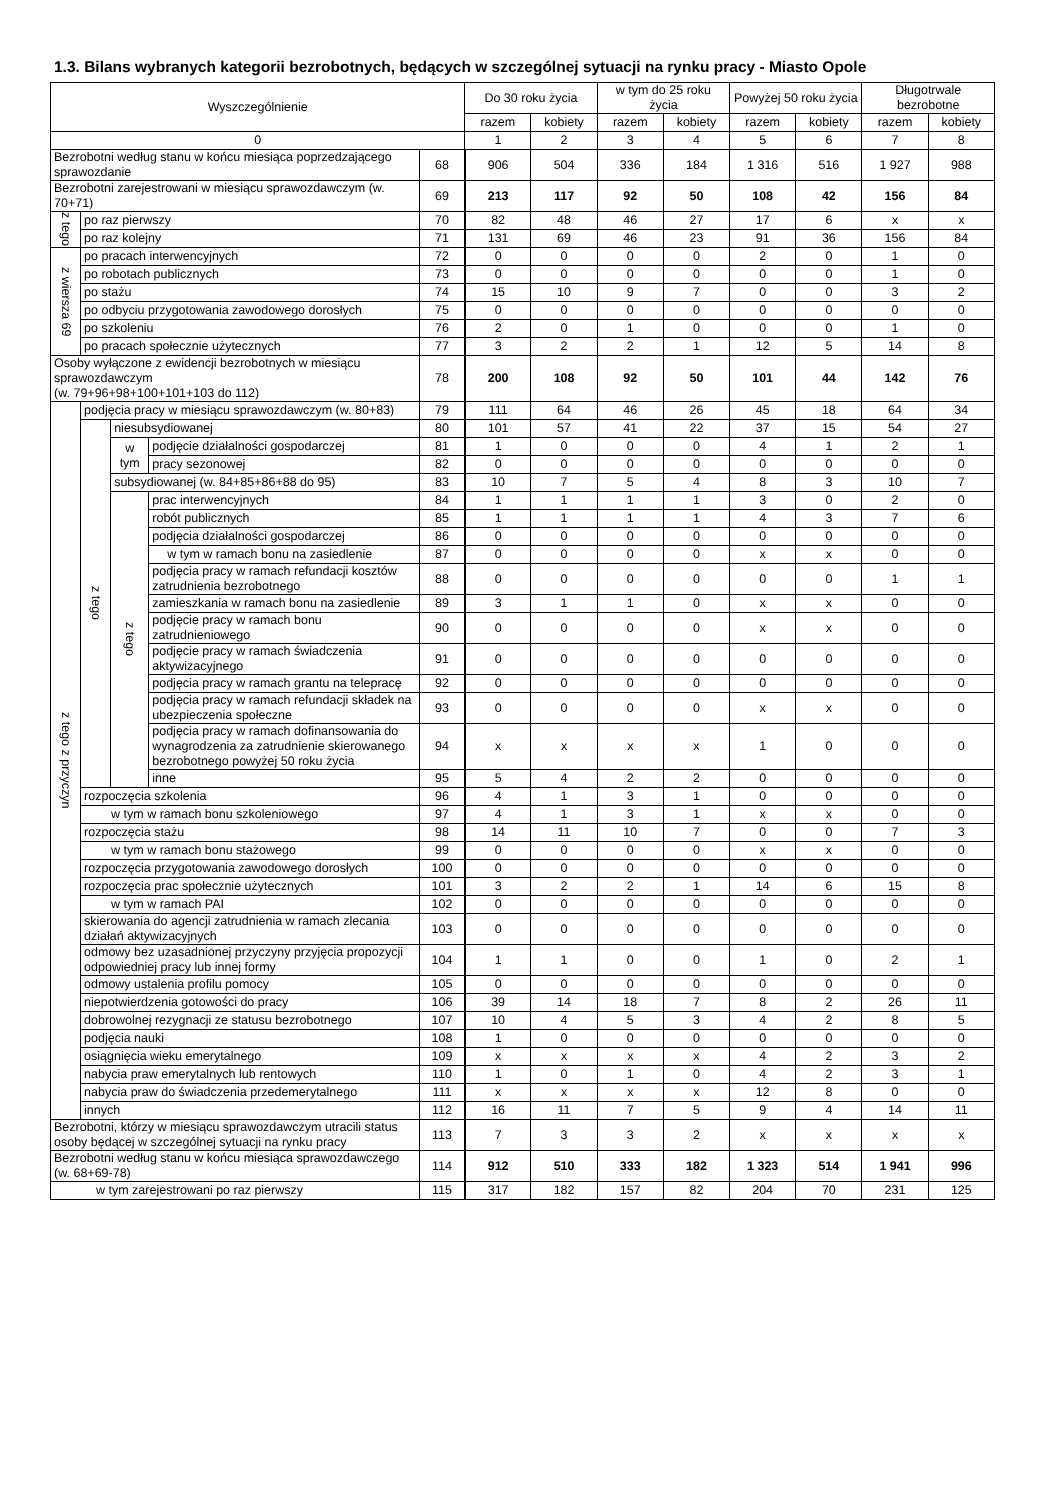1.3. Bilans wybranych kategorii bezrobotnych, będących w szczególnej sytuacji na rynku pracy - Miasto Opole
| Wyszczególnienie | | | | | Do 30 roku życia | | w tym do 25 roku życia | | Powyżej 50 roku życia | | Długotrwale bezrobotne | |
| --- | --- | --- | --- | --- | --- | --- | --- | --- | --- | --- | --- | --- |
| | | | | | razem | kobiety | razem | kobiety | razem | kobiety | razem | kobiety |
| 0 | | | | | 1 | 2 | 3 | 4 | 5 | 6 | 7 | 8 |
| Bezrobotni według stanu w końcu miesiąca poprzedzającego sprawozdanie | | | | 68 | 906 | 504 | 336 | 184 | 1 316 | 516 | 1 927 | 988 |
| Bezrobotni zarejestrowani w miesiącu sprawozdawczym (w. 70+71) | | | | 69 | 213 | 117 | 92 | 50 | 108 | 42 | 156 | 84 |
| z tego | po raz pierwszy | | | 70 | 82 | 48 | 46 | 27 | 17 | 6 | x | x |
| | po raz kolejny | | | 71 | 131 | 69 | 46 | 23 | 91 | 36 | 156 | 84 |
| z wiersza 69 | po pracach interwencyjnych | | | 72 | 0 | 0 | 0 | 0 | 2 | 0 | 1 | 0 |
| | po robotach publicznych | | | 73 | 0 | 0 | 0 | 0 | 0 | 0 | 1 | 0 |
| | po stażu | | | 74 | 15 | 10 | 9 | 7 | 0 | 0 | 3 | 2 |
| | po odbyciu przygotowania zawodowego dorosłych | | | 75 | 0 | 0 | 0 | 0 | 0 | 0 | 0 | 0 |
| | po szkoleniu | | | 76 | 2 | 0 | 1 | 0 | 0 | 0 | 1 | 0 |
| | po pracach społecznie użytecznych | | | 77 | 3 | 2 | 2 | 1 | 12 | 5 | 14 | 8 |
| Osoby wyłączone z ewidencji bezrobotnych w miesiącu sprawozdawczym (w. 79+96+98+100+101+103 do 112) | | | | 78 | 200 | 108 | 92 | 50 | 101 | 44 | 142 | 76 |
| z tego z przyczyn | podjęcia pracy w miesiącu sprawozdawczym (w. 80+83) | | | 79 | 111 | 64 | 46 | 26 | 45 | 18 | 64 | 34 |
| | z tego | niesubsydiowanej | | 80 | 101 | 57 | 41 | 22 | 37 | 15 | 54 | 27 |
| | | w tym | podjęcie działalności gospodarczej | 81 | 1 | 0 | 0 | 0 | 4 | 1 | 2 | 1 |
| | | | pracy sezonowej | 82 | 0 | 0 | 0 | 0 | 0 | 0 | 0 | 0 |
| | | subsydiowanej (w. 84+85+86+88 do 95) | | 83 | 10 | 7 | 5 | 4 | 8 | 3 | 10 | 7 |
| | | z tego | prac interwencyjnych | 84 | 1 | 1 | 1 | 1 | 3 | 0 | 2 | 0 |
| | | | robót publicznych | 85 | 1 | 1 | 1 | 1 | 4 | 3 | 7 | 6 |
| | | | podjęcia działalności gospodarczej | 86 | 0 | 0 | 0 | 0 | 0 | 0 | 0 | 0 |
| | | | w tym w ramach bonu na zasiedlenie | 87 | 0 | 0 | 0 | 0 | x | x | 0 | 0 |
| | | | podjęcia pracy w ramach refundacji kosztów zatrudnienia bezrobotnego | 88 | 0 | 0 | 0 | 0 | 0 | 0 | 1 | 1 |
| | | | zamieszkania w ramach bonu na zasiedlenie | 89 | 3 | 1 | 1 | 0 | x | x | 0 | 0 |
| | | | podjęcie pracy w ramach bonu zatrudnieniowego | 90 | 0 | 0 | 0 | 0 | x | x | 0 | 0 |
| | | | podjęcie pracy w ramach świadczenia aktywizacyjnego | 91 | 0 | 0 | 0 | 0 | 0 | 0 | 0 | 0 |
| | | | podjęcia pracy w ramach grantu na telepracę | 92 | 0 | 0 | 0 | 0 | 0 | 0 | 0 | 0 |
| | | | podjęcia pracy w ramach refundacji składek na ubezpieczenia społeczne | 93 | 0 | 0 | 0 | 0 | x | x | 0 | 0 |
| | | | podjęcia pracy w ramach dofinansowania do wynagrodzenia za zatrudnienie skierowanego bezrobotnego powyżej 50 roku życia | 94 | x | x | x | x | 1 | 0 | 0 | 0 |
| | | | inne | 95 | 5 | 4 | 2 | 2 | 0 | 0 | 0 | 0 |
| | rozpoczęcia szkolenia | | | 96 | 4 | 1 | 3 | 1 | 0 | 0 | 0 | 0 |
| | w tym w ramach bonu szkoleniowego | | | 97 | 4 | 1 | 3 | 1 | x | x | 0 | 0 |
| | rozpoczęcia stażu | | | 98 | 14 | 11 | 10 | 7 | 0 | 0 | 7 | 3 |
| | w tym w ramach bonu stażowego | | | 99 | 0 | 0 | 0 | 0 | x | x | 0 | 0 |
| | rozpoczęcia przygotowania zawodowego dorosłych | | | 100 | 0 | 0 | 0 | 0 | 0 | 0 | 0 | 0 |
| | rozpoczęcia prac społecznie użytecznych | | | 101 | 3 | 2 | 2 | 1 | 14 | 6 | 15 | 8 |
| | w tym w ramach PAI | | | 102 | 0 | 0 | 0 | 0 | 0 | 0 | 0 | 0 |
| | skierowania do agencji zatrudnienia w ramach zlecania działań aktywizacyjnych | | | 103 | 0 | 0 | 0 | 0 | 0 | 0 | 0 | 0 |
| | odmowy bez uzasadnionej przyczyny przyjęcia propozycji odpowiedniej pracy lub innej formy | | | 104 | 1 | 1 | 0 | 0 | 1 | 0 | 2 | 1 |
| | odmowy ustalenia profilu pomocy | | | 105 | 0 | 0 | 0 | 0 | 0 | 0 | 0 | 0 |
| | niepotwierdzenia gotowości do pracy | | | 106 | 39 | 14 | 18 | 7 | 8 | 2 | 26 | 11 |
| | dobrowolnej rezygnacji ze statusu bezrobotnego | | | 107 | 10 | 4 | 5 | 3 | 4 | 2 | 8 | 5 |
| | podjęcia nauki | | | 108 | 1 | 0 | 0 | 0 | 0 | 0 | 0 | 0 |
| | osiągnięcia wieku emerytalnego | | | 109 | x | x | x | x | 4 | 2 | 3 | 2 |
| | nabycia praw emerytalnych lub rentowych | | | 110 | 1 | 0 | 1 | 0 | 4 | 2 | 3 | 1 |
| | nabycia praw do świadczenia przedemerytalnego | | | 111 | x | x | x | x | 12 | 8 | 0 | 0 |
| | innych | | | 112 | 16 | 11 | 7 | 5 | 9 | 4 | 14 | 11 |
| Bezrobotni, którzy w miesiącu sprawozdawczym utracili status osoby będącej w szczególnej sytuacji na rynku pracy | | | | 113 | 7 | 3 | 3 | 2 | x | x | x | x |
| Bezrobotni według stanu w końcu miesiąca sprawozdawczego (w. 68+69-78) | | | | 114 | 912 | 510 | 333 | 182 | 1 323 | 514 | 1 941 | 996 |
| w tym zarejestrowani po raz pierwszy | | | | 115 | 317 | 182 | 157 | 82 | 204 | 70 | 231 | 125 |